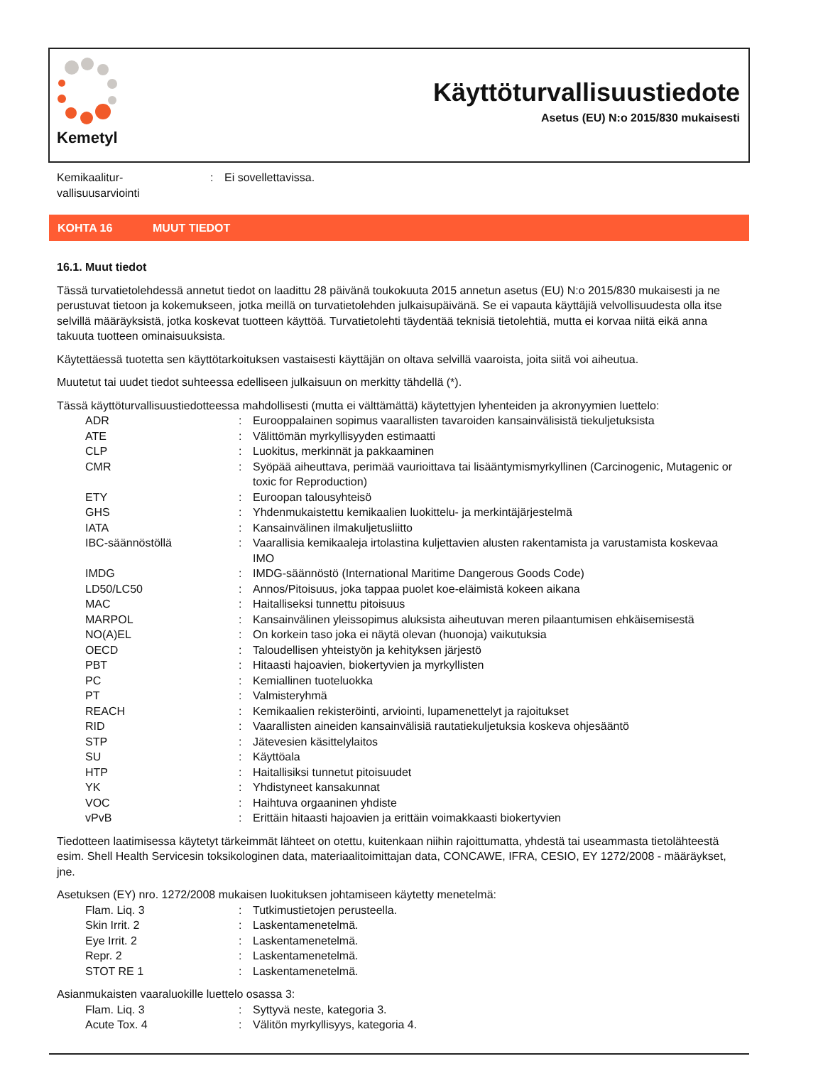Kemetyl
Käyttöturvallisuustiedote
Asetus (EU) N:o 2015/830 mukaisesti
Kemikaalitur-
vallisuusarviointi
: Ei sovellettavissa.
KOHTA 16 MUUT TIEDOT
16.1. Muut tiedot
Tässä turvatietolehdessä annetut tiedot on laadittu 28 päivänä toukokuuta 2015 annetun asetus (EU) N:o 2015/830 mukaisesti ja ne perustuvat tietoon ja kokemukseen, jotka meillä on turvatietolehden julkaisupäivänä. Se ei vapauta käyttäjiä velvollisuudesta olla itse selvillä määräyksistä, jotka koskevat tuotteen käyttöä. Turvatietolehti täydentää teknisiä tietolehtiä, mutta ei korvaa niitä eikä anna takuuta tuotteen ominaisuuksista.
Käytettäessä tuotetta sen käyttötarkoituksen vastaisesti käyttäjän on oltava selvillä vaaroista, joita siitä voi aiheutua.
Muutetut tai uudet tiedot suhteessa edelliseen julkaisuun on merkitty tähdellä (*).
Tässä käyttöturvallisuustiedotteessa mahdollisesti (mutta ei välttämättä) käytettyjen lyhenteiden ja akronyymien luettelo:
ADR : Eurooppalainen sopimus vaarallisten tavaroiden kansainvälisistä tiekuljetuksista
ATE : Välittömän myrkyllisyyden estimaatti
CLP : Luokitus, merkinnät ja pakkaaminen
CMR : Syöpää aiheuttava, perimää vaurioittava tai lisääntymismyrkyllinen (Carcinogenic, Mutagenic or toxic for Reproduction)
ETY : Euroopan talousyhteisö
GHS : Yhdenmukaistettu kemikaalien luokittelu- ja merkintäjärjestelmä
IATA : Kansainvälinen ilmakuljetusliitto
IBC-säännöstöllä : Vaarallisia kemikaaleja irtolastina kuljettavien alusten rakentamista ja varustamista koskevaa IMO
IMDG : IMDG-säännöstö (International Maritime Dangerous Goods Code)
LD50/LC50 : Annos/Pitoisuus, joka tappaa puolet koe-eläimistä kokeen aikana
MAC : Haitalliseksi tunnettu pitoisuus
MARPOL : Kansainvälinen yleissopimus aluksista aiheutuvan meren pilaantumisen ehkäisemisestä
NO(A)EL : On korkein taso joka ei näytä olevan (huonoja) vaikutuksia
OECD : Taloudellisen yhteistyön ja kehityksen järjestö
PBT : Hitaasti hajoavien, biokertyvien ja myrkyllisten
PC : Kemiallinen tuoteluokka
PT : Valmisteryhmä
REACH : Kemikaalien rekisteröinti, arviointi, lupamenettelyt ja rajoitukset
RID : Vaarallisten aineiden kansainvälisiä rautatiekuljetuksia koskeva ohjesääntö
STP : Jätevesien käsittelylaitos
SU : Käyttöala
HTP : Haitallisiksi tunnetut pitoisuudet
YK : Yhdistyneet kansakunnat
VOC : Haihtuva orgaaninen yhdiste
vPvB : Erittäin hitaasti hajoavien ja erittäin voimakkaasti biokertyvien
Tiedotteen laatimisessa käytetyt tärkeimmät lähteet on otettu, kuitenkaan niihin rajoittumatta, yhdestä tai useammasta tietolähteestä esim. Shell Health Servicesin toksikologinen data, materiaalitoimittajan data, CONCAWE, IFRA, CESIO, EY 1272/2008 - määräykset, jne.
Asetuksen (EY) nro. 1272/2008 mukaisen luokituksen johtamiseen käytetty menetelmä:
Flam. Liq. 3 : Tutkimustietojen perusteella.
Skin Irrit. 2 : Laskentamenetelmä.
Eye Irrit. 2 : Laskentamenetelmä.
Repr. 2 : Laskentamenetelmä.
STOT RE 1 : Laskentamenetelmä.
Asianmukaisten vaaraluokille luettelo osassa 3:
Flam. Liq. 3 : Syttyvä neste, kategoria 3.
Acute Tox. 4 : Välitön myrkyllisyys, kategoria 4.